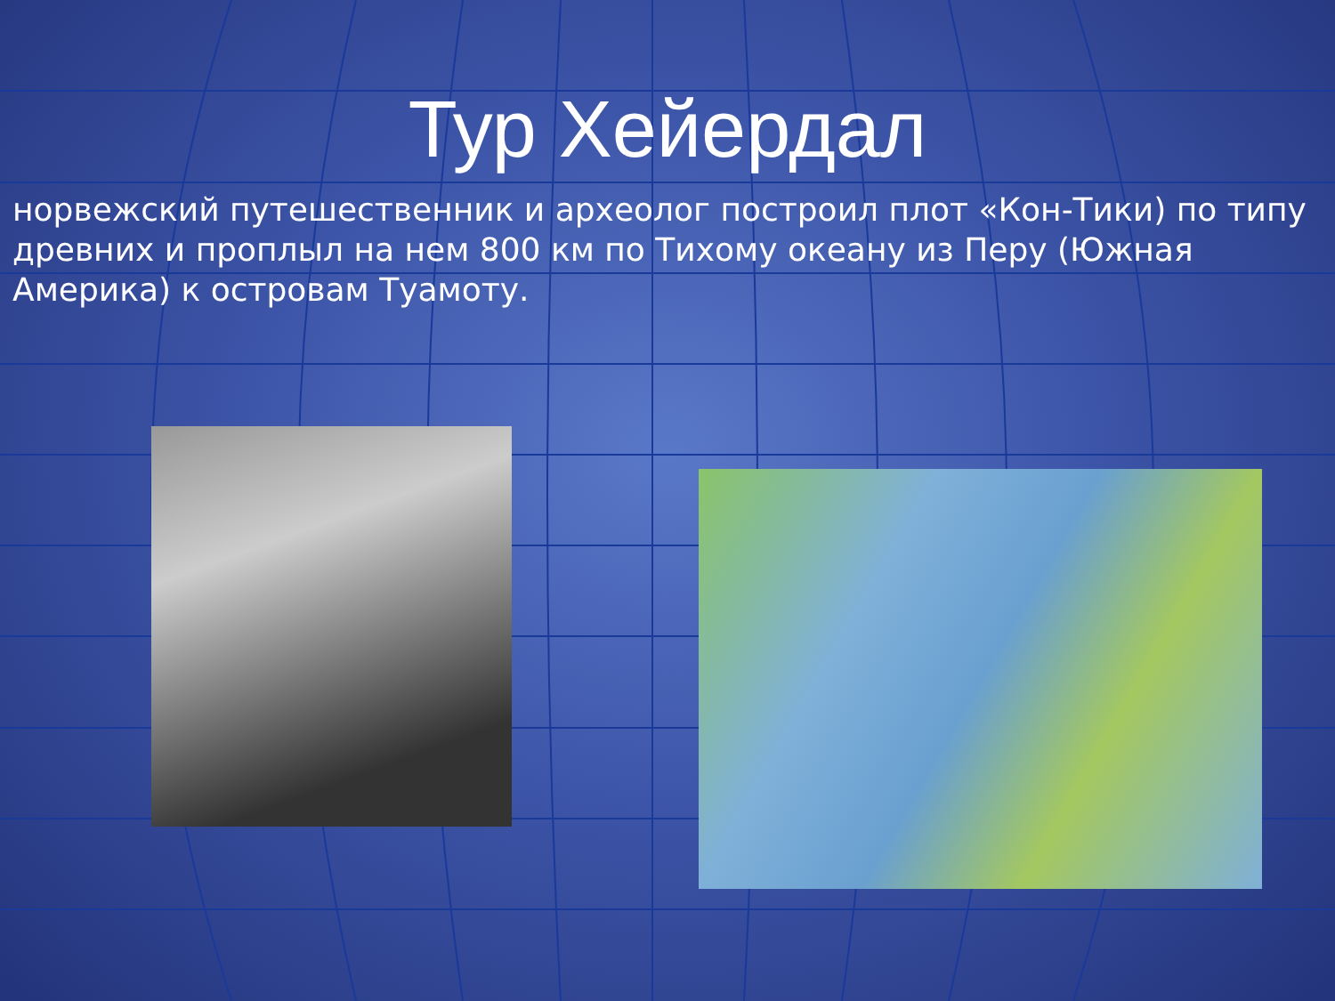Тур Хейердал
норвежский путешественник и археолог построил плот «Кон-Тики) по типу древних и проплыл на нем 800 км по Тихому океану из Перу (Южная Америка) к островам Туамоту.